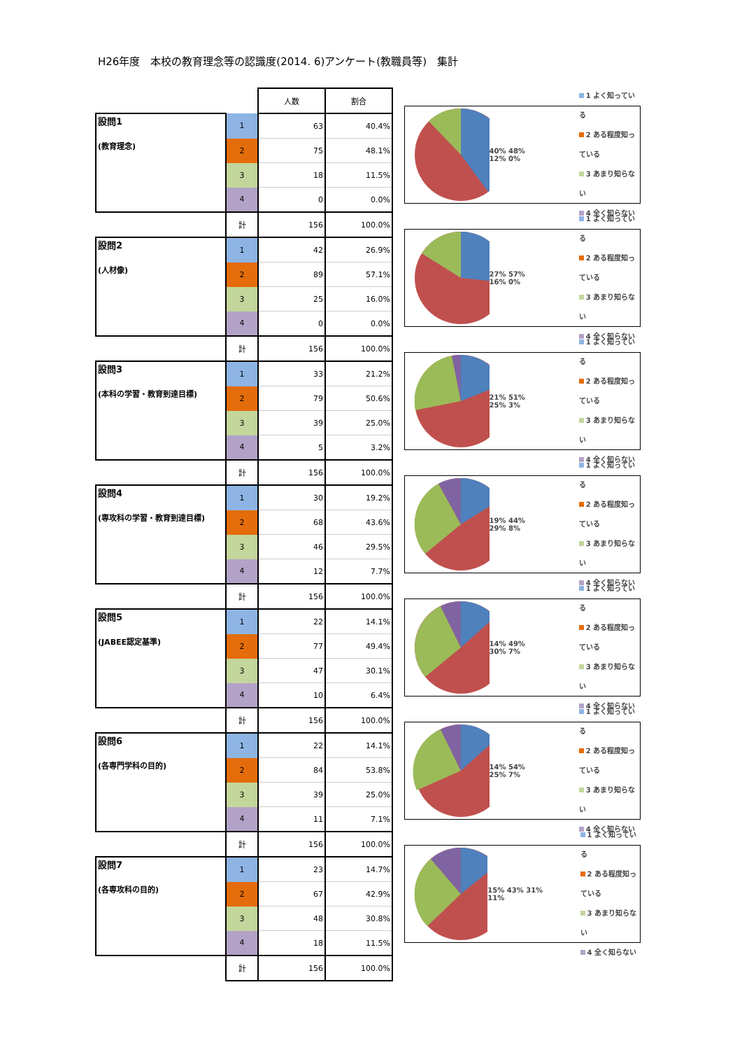H26年度　本校の教育理念等の認識度(2014. 6)アンケート(教職員等)　集計
| | | 人数 | 割合 |
| 設問1 (教育理念) | 1 | 63 | 40.4% |
| | 2 | 75 | 48.1% |
| | 3 | 18 | 11.5% |
| | 4 | 0 | 0.0% |
| | 計 | 156 | 100.0% |
| 設問2 (人材像) | 1 | 42 | 26.9% |
| | 2 | 89 | 57.1% |
| | 3 | 25 | 16.0% |
| | 4 | 0 | 0.0% |
| | 計 | 156 | 100.0% |
| 設問3 (本科の学習・教育到達目標) | 1 | 33 | 21.2% |
| | 2 | 79 | 50.6% |
| | 3 | 39 | 25.0% |
| | 4 | 5 | 3.2% |
| | 計 | 156 | 100.0% |
| 設問4 (専攻科の学習・教育到達目標) | 1 | 30 | 19.2% |
| | 2 | 68 | 43.6% |
| | 3 | 46 | 29.5% |
| | 4 | 12 | 7.7% |
| | 計 | 156 | 100.0% |
| 設問5 (JABEE認定基準) | 1 | 22 | 14.1% |
| | 2 | 77 | 49.4% |
| | 3 | 47 | 30.1% |
| | 4 | 10 | 6.4% |
| | 計 | 156 | 100.0% |
| 設問6 (各専門学科の目的) | 1 | 22 | 14.1% |
| | 2 | 84 | 53.8% |
| | 3 | 39 | 25.0% |
| | 4 | 11 | 7.1% |
| | 計 | 156 | 100.0% |
| 設問7 (各専攻科の目的) | 1 | 23 | 14.7% |
| | 2 | 67 | 42.9% |
| | 3 | 48 | 30.8% |
| | 4 | 18 | 11.5% |
| | 計 | 156 | 100.0% |
40% 48% 12% 0%
1 よく知っている
2 ある程度知っている
3 あまり知らない
4 全く知らない
27% 57% 16% 0%
1 よく知っている
2 ある程度知っている
3 あまり知らない
4 全く知らない
21% 51% 25% 3%
1 よく知っている
2 ある程度知っている
3 あまり知らない
4 全く知らない
19% 44% 29% 8%
1 よく知っている
2 ある程度知っている
3 あまり知らない
4 全く知らない
14% 49% 30% 7%
1 よく知っている
2 ある程度知っている
3 あまり知らない
4 全く知らない
14% 54% 25% 7%
1 よく知っている
2 ある程度知っている
3 あまり知らない
4 全く知らない
15% 43% 31% 11%
1 よく知っている
2 ある程度知っている
3 あまり知らない
4 全く知らない